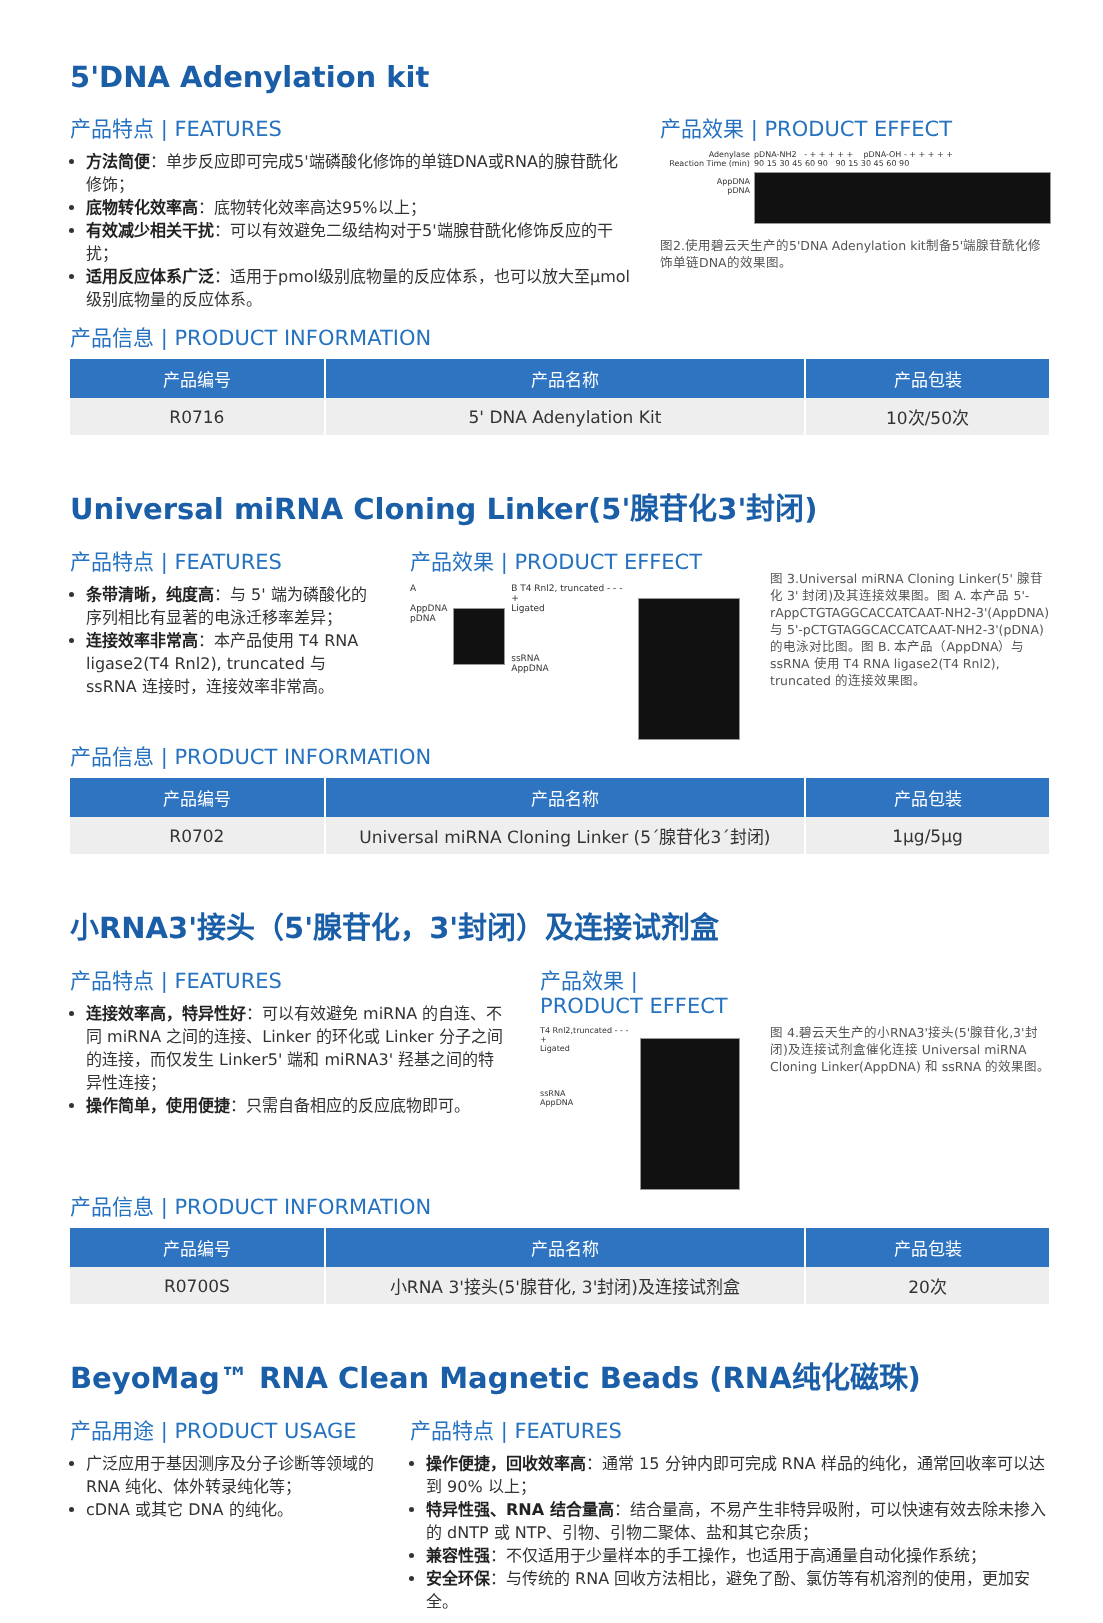5'DNA Adenylation kit
产品特点 | FEATURES
方法简便：单步反应即可完成5'端磷酸化修饰的单链DNA或RNA的腺苷酰化修饰；
底物转化效率高：底物转化效率高达95%以上；
有效减少相关干扰：可以有效避免二级结构对于5'端腺苷酰化修饰反应的干扰；
适用反应体系广泛：适用于pmol级别底物量的反应体系，也可以放大至μmol级别底物量的反应体系。
产品效果 | PRODUCT EFFECT
Adenylase
Reaction Time (min)
AppDNA
pDNA
pDNA-NH2 - + + + + + pDNA-OH - + + + + +
90 15 30 45 60 90 90 15 30 45 60 90
图2.使用碧云天生产的5'DNA Adenylation kit制备5'端腺苷酰化修饰单链DNA的效果图。
产品信息 | PRODUCT INFORMATION
| 产品编号 | 产品名称 | 产品包装 |
| --- | --- | --- |
| R0716 | 5' DNA Adenylation Kit | 10次/50次 |
Universal miRNA Cloning Linker(5'腺苷化3'封闭)
产品特点 | FEATURES
条带清晰，纯度高：与 5' 端为磷酸化的序列相比有显著的电泳迁移率差异；
连接效率非常高：本产品使用 T4 RNA ligase2(T4 Rnl2), truncated 与 ssRNA 连接时，连接效率非常高。
产品效果 | PRODUCT EFFECT
A
AppDNA
pDNA
B T4 Rnl2, truncated - - - +
Ligated
ssRNA
AppDNA
图 3.Universal miRNA Cloning Linker(5' 腺苷化 3' 封闭)及其连接效果图。图 A. 本产品 5'-rAppCTGTAGGCACCATCAAT-NH2-3'(AppDNA)与 5'-pCTGTAGGCACCATCAAT-NH2-3'(pDNA) 的电泳对比图。图 B. 本产品（AppDNA）与 ssRNA 使用 T4 RNA ligase2(T4 Rnl2), truncated 的连接效果图。
产品信息 | PRODUCT INFORMATION
| 产品编号 | 产品名称 | 产品包装 |
| --- | --- | --- |
| R0702 | Universal miRNA Cloning Linker (5´腺苷化3´封闭) | 1μg/5μg |
小RNA3'接头（5'腺苷化，3'封闭）及连接试剂盒
产品特点 | FEATURES
连接效率高，特异性好：可以有效避免 miRNA 的自连、不同 miRNA 之间的连接、Linker 的环化或 Linker 分子之间的连接，而仅发生 Linker5' 端和 miRNA3' 羟基之间的特异性连接；
操作简单，使用便捷：只需自备相应的反应底物即可。
产品效果 | PRODUCT EFFECT
T4 Rnl2,truncated - - - +
Ligated
ssRNA
AppDNA
图 4.碧云天生产的小RNA3'接头(5'腺苷化,3'封闭)及连接试剂盒催化连接 Universal miRNA Cloning Linker(AppDNA) 和 ssRNA 的效果图。
产品信息 | PRODUCT INFORMATION
| 产品编号 | 产品名称 | 产品包装 |
| --- | --- | --- |
| R0700S | 小RNA 3'接头(5'腺苷化, 3'封闭)及连接试剂盒 | 20次 |
BeyoMag™ RNA Clean Magnetic Beads (RNA纯化磁珠)
产品用途 | PRODUCT USAGE
广泛应用于基因测序及分子诊断等领域的 RNA 纯化、体外转录纯化等；
cDNA 或其它 DNA 的纯化。
产品特点 | FEATURES
操作便捷，回收效率高：通常 15 分钟内即可完成 RNA 样品的纯化，通常回收率可以达到 90% 以上；
特异性强、RNA 结合量高：结合量高，不易产生非特异吸附，可以快速有效去除未掺入的 dNTP 或 NTP、引物、引物二聚体、盐和其它杂质；
兼容性强：不仅适用于少量样本的手工操作，也适用于高通量自动化操作系统；
安全环保：与传统的 RNA 回收方法相比，避免了酚、氯仿等有机溶剂的使用，更加安全。